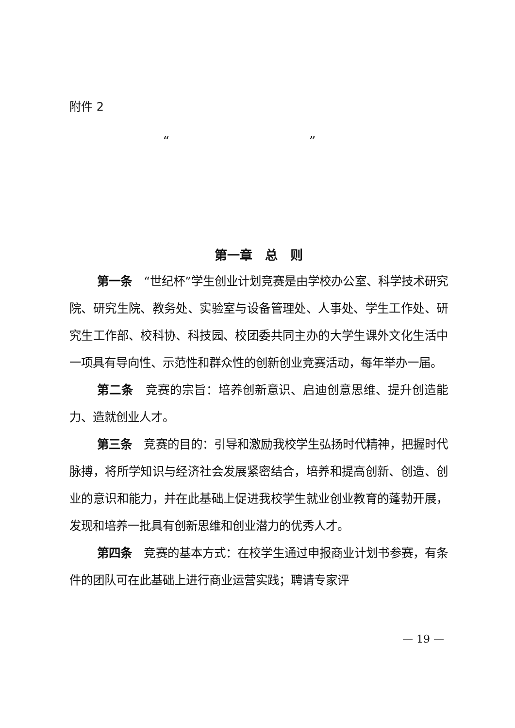附件 2
“ ”
第一章　总　则
第一条　“世纪杯”学生创业计划竞赛是由学校办公室、科学技术研究院、研究生院、教务处、实验室与设备管理处、人事处、学生工作处、研究生工作部、校科协、科技园、校团委共同主办的大学生课外文化生活中一项具有导向性、示范性和群众性的创新创业竞赛活动，每年举办一届。
第二条　竞赛的宗旨：培养创新意识、启迪创意思维、提升创造能力、造就创业人才。
第三条　竞赛的目的：引导和激励我校学生弘扬时代精神，把握时代脉搏，将所学知识与经济社会发展紧密结合，培养和提高创新、创造、创业的意识和能力，并在此基础上促进我校学生就业创业教育的蓬勃开展，发现和培养一批具有创新思维和创业潜力的优秀人才。
第四条　竞赛的基本方式：在校学生通过申报商业计划书参赛，有条件的团队可在此基础上进行商业运营实践；聘请专家评
— 19 —